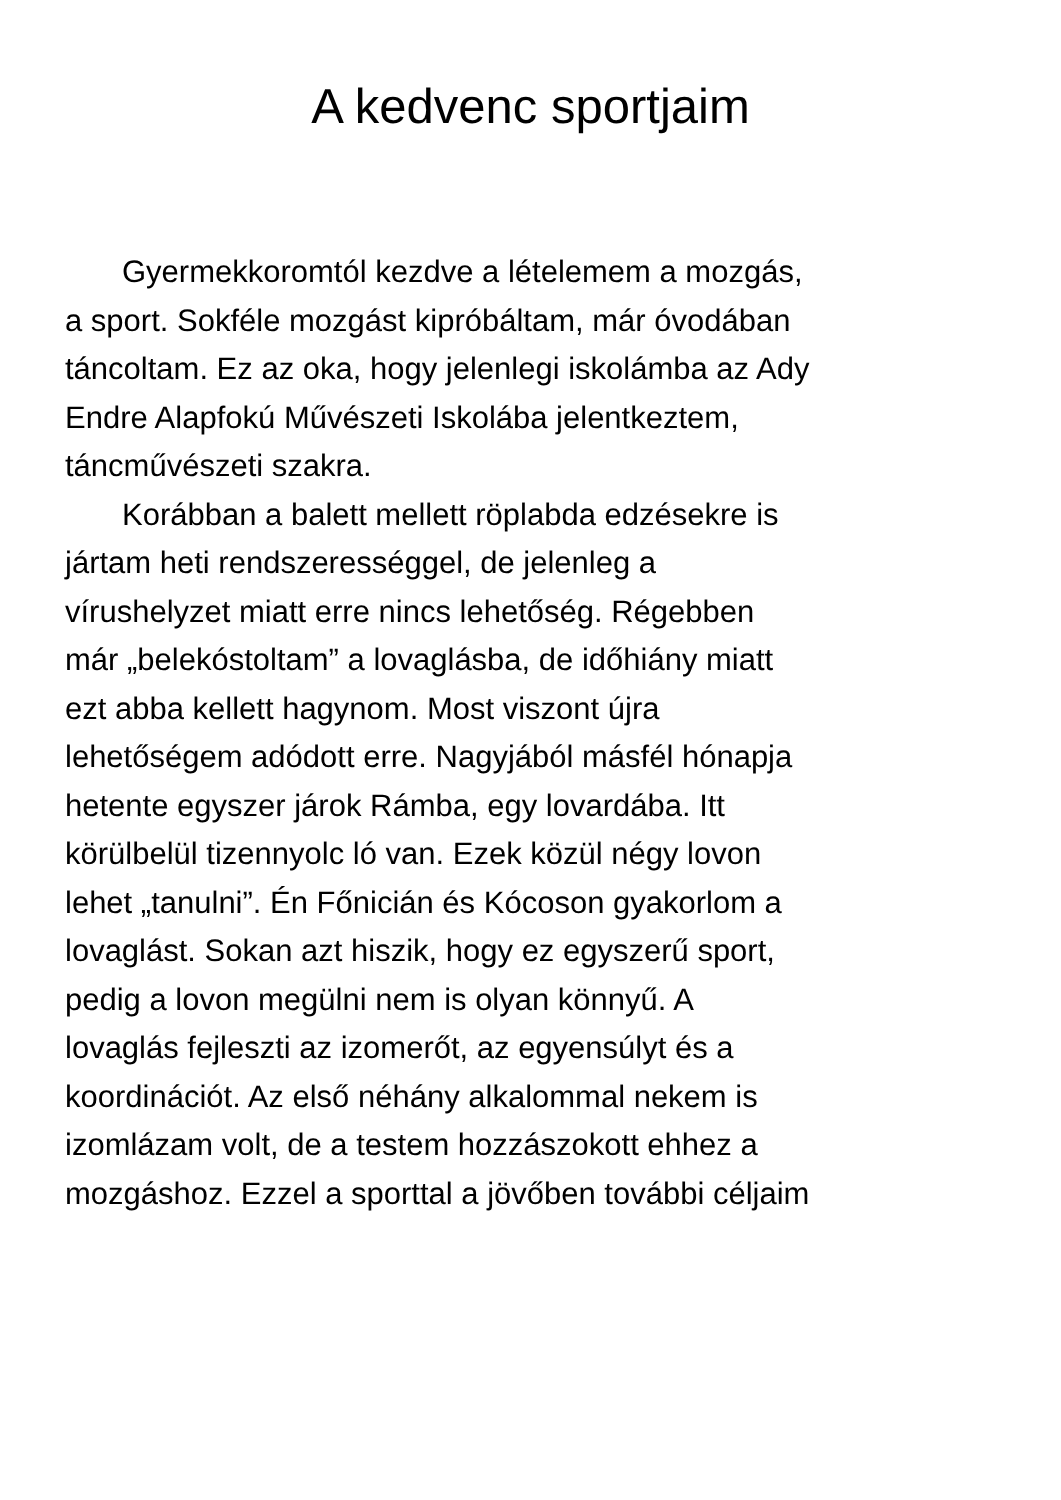A kedvenc sportjaim
Gyermekkoromtól kezdve a lételemem a mozgás,
a sport. Sokféle mozgást kipróbáltam, már óvodában
táncoltam. Ez az oka, hogy jelenlegi iskolámba az Ady
Endre Alapfokú Művészeti Iskolába jelentkeztem,
táncművészeti szakra.
Korábban a balett mellett röplabda edzésekre is
jártam heti rendszerességgel, de jelenleg a
vírushelyzet miatt erre nincs lehetőség. Régebben
már „belekóstoltam” a lovaglásba, de időhiány miatt
ezt abba kellett hagynom. Most viszont újra
lehetőségem adódott erre. Nagyjából másfél hónapja
hetente egyszer járok Rámba, egy lovardába. Itt
körülbelül tizennyolc ló van. Ezek közül négy lovon
lehet „tanulni”. Én Főnicián és Kócoson gyakorlom a
lovaglást. Sokan azt hiszik, hogy ez egyszerű sport,
pedig a lovon megülni nem is olyan könnyű. A
lovaglás fejleszti az izomerőt, az egyensúlyt és a
koordinációt. Az első néhány alkalommal nekem is
izomlázam volt, de a testem hozzászokott ehhez a
mozgáshoz. Ezzel a sporttal a jövőben további céljaim